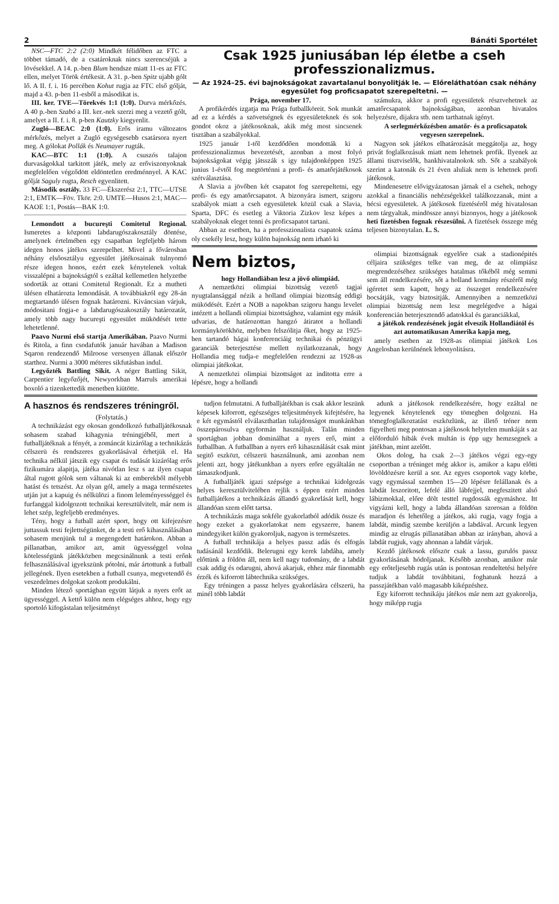2 Bánáti Sportélet
NSC—FTC 2:2 (2:0) Mindkét félidőben az FTC a többet támadó, de a csatároknak nincs szerencséjük a lövésekkel. A 14. p.-ben Blum hendsze miatt 11-es az FTC ellen, melyet Török értékesit. A 31. p.-ben Spitz ujabb gólt lő. A II. f. i. 16 percében Kohut rugja az FTC első gólját, majd a 43. p-ben 11-esből a másodikat is.
III. ker. TVE—Törekvés 1:1 (1:0). Durva mérkőzés. A 40 p.-ben Szabó a III. ker.-nek szerzi meg a vezető gólt, amelyet a II. f. i. 8. p-ben Kautzky kiegyenlit.
Zugló—BEAC 2:0 (1:0). Erős iramu változatos mérkőzés, melyet a Zugló egységesebb csatársora nyert meg. A gólokat Pollák és Neumayer rugták.
KAC—BTC 1:1 (1:0). A csuszós talajon durvaságokkal tarkitott játék, mely az erőviszonyoknak megfelelően végződött eldöntetlen eredménnyel. A KAC gólját Saguly rugta, Resch egyenlitett.
Második osztály. 33 FC—Ékszerész 2:1, TTC—UTSE 2:1, EMTK—Föv. Tkör. 2:0. UMTE—Husos 2:1, MAC—KAOE 1:1, Postás—BAK 1:0.
Lemondott a bucureşti Comitetul Regional. Ismeretes a központi labdarugószakosztály döntése, amelynek értelmében egy csapatban legfeljebb három idegen honos játékos szerepelhet. Mivel a fővárosban néhány elsőosztályu egyesület játékosainak tulnyomó része idegen honos, ezért ezek kénytelenek voltak visszalépni a bajnokságtól s ezáltal kellemetlen helyzetbe sodorták az ottani Comitetul Regionalt. Ez a mutheti ülésen elhatározta lemondását. A továbbiakról egy 28-án megtartandó ülésen fognak határozni. Kiváncsian várjuk, módositani fogja-e a labdarugószakosztály határozatát, amely több nagy bucureşti egyesület müködését tette lehetetlenné.
Paavo Nurmi első startja Amerikában. Paavo Nurmi és Ritola, a finn csodafutók január havában a Madison Sqaron rendezendő Milroose versenyen állanak először starthoz. Nurmi a 3000 méteres sikfutásban indul.
Legyőzték Battling Sikit. A néger Battling Sikit, Carpentier legyőzőjét, Newyorkban Marruls amerikai boxoló a tizenkettedik menetben kiütötte.
Csak 1925 juniusában lép életbe a cseh professzionalizmus.
— Az 1924–25. évi bajnokságokat zavartalanul bonyolitják le. — Előreláthatóan csak néhány egyesület fog proficsapatot szerepeltetni. —
Prága, november 17.
A profikérdés izgatja ma Prága futballköreit. Sok munkát ad ez a kérdés a szövetségnek és egyesületeknek és sok gondot okoz a játékosoknak, akik még most sincsenek tisztában a szabályokkal.
1925 január 1-től kezdődően mondották ki a professzionalizmus bevezetését, azonban a most folyó bajnokságokat végig játsszák s igy tulajdonképpen 1925 junius 1-évtől fog megtörténni a profi- és amatőrjátékosok szétválasztása.
A Slavia a jövőben két csapatot fog szerepeltetni, egy profi- és egy amatőrcsapatot. A bizonyára ismert, szigoru szabályok miatt a cseh egyesületek közül csak a Slavia, Sparta, DFC és esetleg a Viktoria Zizkov lesz képes a szabályoknak eleget tenni és proficsapatot tartani.
Abban az esetben, ha a professzionalista csapatok száma oly csekély lesz, hogy külön bajnokság nem irható ki
számukra, akkor a profi egyesületek résztvehetnek az amatőrcsapatok bajnokságában, azonban hivatalos helyezésre, dijakra stb. nem tarthatnak igényt.
A serlegmérkőzésben amatőr- és a proficsapatok vegyesen szerepelnek.
Nagyon sok játékos elhatározását meggátolja az, hogy privát foglalkozásuk miatt nem lehetnek profik. Ilyenek az állami tisztviselők, bankhivatalnokok stb. Sőt a szabályok szerint a katonák és 21 éven aluliak nem is lehetnek profi játékosok.
Mindenesetre elővigyázatosan járnak el a csehek, nehogy azokkal a financiális nehézségekkel találkozzanak, mint a bécsi egyesületek. A játékosok fizetéséről még hivatalosan nem tárgyaltak, mindössze annyi bizonyos, hogy a játékosok heti fizetésben fognak részesülni. A fizetések összege még teljesen bizonytalan. L. S.
Nem biztos,
hogy Hollandiában lesz a jövő olimpiád.
A nemzetközi olimpiai bizottság vezető tagjai nyugtalansággal nézik a holland olimpiai bizottság eddigi müködését. Ezért a NOB a napokban szigoru hangu levelet intézett a hollandi olimpiai bizottsághoz, valamint egy másik udvarias, de határozottan hangzó átiratot a hollandi kormánykörökhöz, melyben felszólitja őket, hogy az 1925-ben tartandó hágai konferenciáig technikai és pénzügyi garanciák beterjesztése mellett nyilatkozzanak, hogy Hollandia meg tudja-e megfelelően rendezni az 1928-as olimpiai játékokat.
A nemzetközi olimpiai bizottságot az inditotta erre a lépésre, hogy a hollandi
olimpiai bizottságnak egyelőre csak a stadionépités céljaira szükséges telke van meg, de az olimpiász megrendezéséhez szükséges hatalmas tőkéből még semmi sem áll rendelkezésére, sőt a holland kormány részéről még igéretet sem kapott, hogy az összeget rendelkezésére bocsátják, vagy biztositják. Amennyiben a nemzetközi olimpiai bizottság nem lesz megelégedve a hágai konferencián beterjesztendő adatokkal és garanciákkal,
a játékok rendezésének jogát elveszik Hollandiától és azt automatikusan Amerika kapja meg,
amely esetben az 1928-as olimpiai játékok Los Angelosban kerülnének lebonyolitásra.
A hasznos és rendszeres tréningről.
(Folytatás.)
A technikázást egy okosan gondolkozó futballjátékosnak sohasem szabad kihagynia tréningjéből, mert a futballjátéknak a fényét, a zománcát kizárólag a technikázás célszerü és rendszeres gyakorlásával érhetjük el. Ha technika nélkül játszik egy csapat és tudását kizárólag erős fizikumára alapitja, játéka nivótlan lesz s az ilyen csapat által rugott gólok sem váltanak ki az emberekből mélyebb hatást és tetszést. Az olyan gól, amely a maga természetes utján jut a kapuig és nélkülözi a finom leleményességgel és furfanggal kidolgozott technikai keresztülvitelt, már nem is lehet szép, legfeljebb eredményes.
Tény, hogy a futball azért sport, hogy ott kifejezésre juttassuk testi fejlettségünket, de a testi erő kihasználásában sohasem menjünk tul a megengedett határokon. Abban a pillanatban, amikor azt, amit ügyességgel volna kötelességünk játékközben megcsinálnunk a testi erőnk felhasználásával igyekszünk pótolni, már ártottunk a futball jellegének. Ilyen esetekben a futball csunya, megvetendő és veszedelmes dolgokat szokott produkálni.
Minden létező sportágban együtt látjuk a nyers erőt az ügyességgel. A kettő külön nem elégséges ahhoz, hogy egy sportoló kifogástalan teljesitményt
tudjon felmutatni. A futballjátékban is csak akkor leszünk képesek kiforrott, egészséges teljesitmények kifejtésére, ha e két egymástól elválaszthatlan tulajdonságot munkánkban összepárosulva egyformán használjuk. Talán minden sportágban jobban dominálhat a nyers erő, mint a futballban. A futballban a nyers erő kihasználását csak mint segitő eszközt, célszerü használnunk, ami azonban nem jelenti azt, hogy játékunkban a nyers erőre egyáltalán ne támaszkodjunk.
A futballjáték igazi szépsége a technikai kidolgozás helyes keresztülvitelében rejlik s éppen ezért minden futballjátékos a technikázás állandó gyakorlását kell, hogy állandóan szem előtt tartsa.
A technikázás maga sokféle gyakorlatból adódik össze és hogy ezeket a gyakorlatokat nem egyszerre, hanem mindegyiket külön gyakoroljuk, nagyon is természetes.
A futball technikája a helyes passz adás és elfogás tudásánál kezdődik. Belerugni egy kerek labdába, amely előttünk a földön áll, nem kell nagy tudomány, de a labdát csak addig és odarugni, ahová akarjuk, ehhez már finomabb érzék és kiforrott lábtechnika szükséges.
Egy tréningen a passz helyes gyakorlására célszerü, ha minél több labdát
adunk a játékosok rendelkezésére, hogy ezáltal ne legyenek kénytelenek egy tömegben dolgozni. Ha tömegfoglalkoztatást eszközlünk, az illető tréner nem figyelheti meg pontosan a játékosok helytelen munkáját s az előforduló hibák évek multán is épp ugy hemzsegnek a játékban, mint azelőtt.
Okos dolog, ha csak 2—3 játékos végzi egy-egy csoportban a tréninget még akkor is, amikor a kapu előtti lövöldözésre kerül a sor. Az egyes csoportok vagy körbe, vagy egymással szemben 15—20 lépésre felállanak és a labdát leszoritott, lefelé álló lábfejjel, megfeszitett alsó lábizmokkal, előre dölt testtel rugdossák egymáshoz. Itt vigyázni kell, hogy a labda állandóan szorosan a földön maradjon és lehetőleg a játékos, aki rugja, vagy fogja a labdát, mindig szembe kerüljön a labdával. Arcunk legyen mindig az elrugás pillanatában abban az irányban, ahová a labdát rugjuk, vagy ahonnan a labdát várjuk.
Kezdő játékosok először csak a lassu, gurulós passz gyakorlásának hódoljanak. Később azonban, amikor már egy erőteljesebb rugás után is pontosan rendeltetési helyére tudjuk a labdát továbbitani, foghatunk hozzá a passzjátékban való magasabb kiképzéshez.
Egy kiforrott technikáju játékos már nem azt gyakorolja, hogy miképp rugja